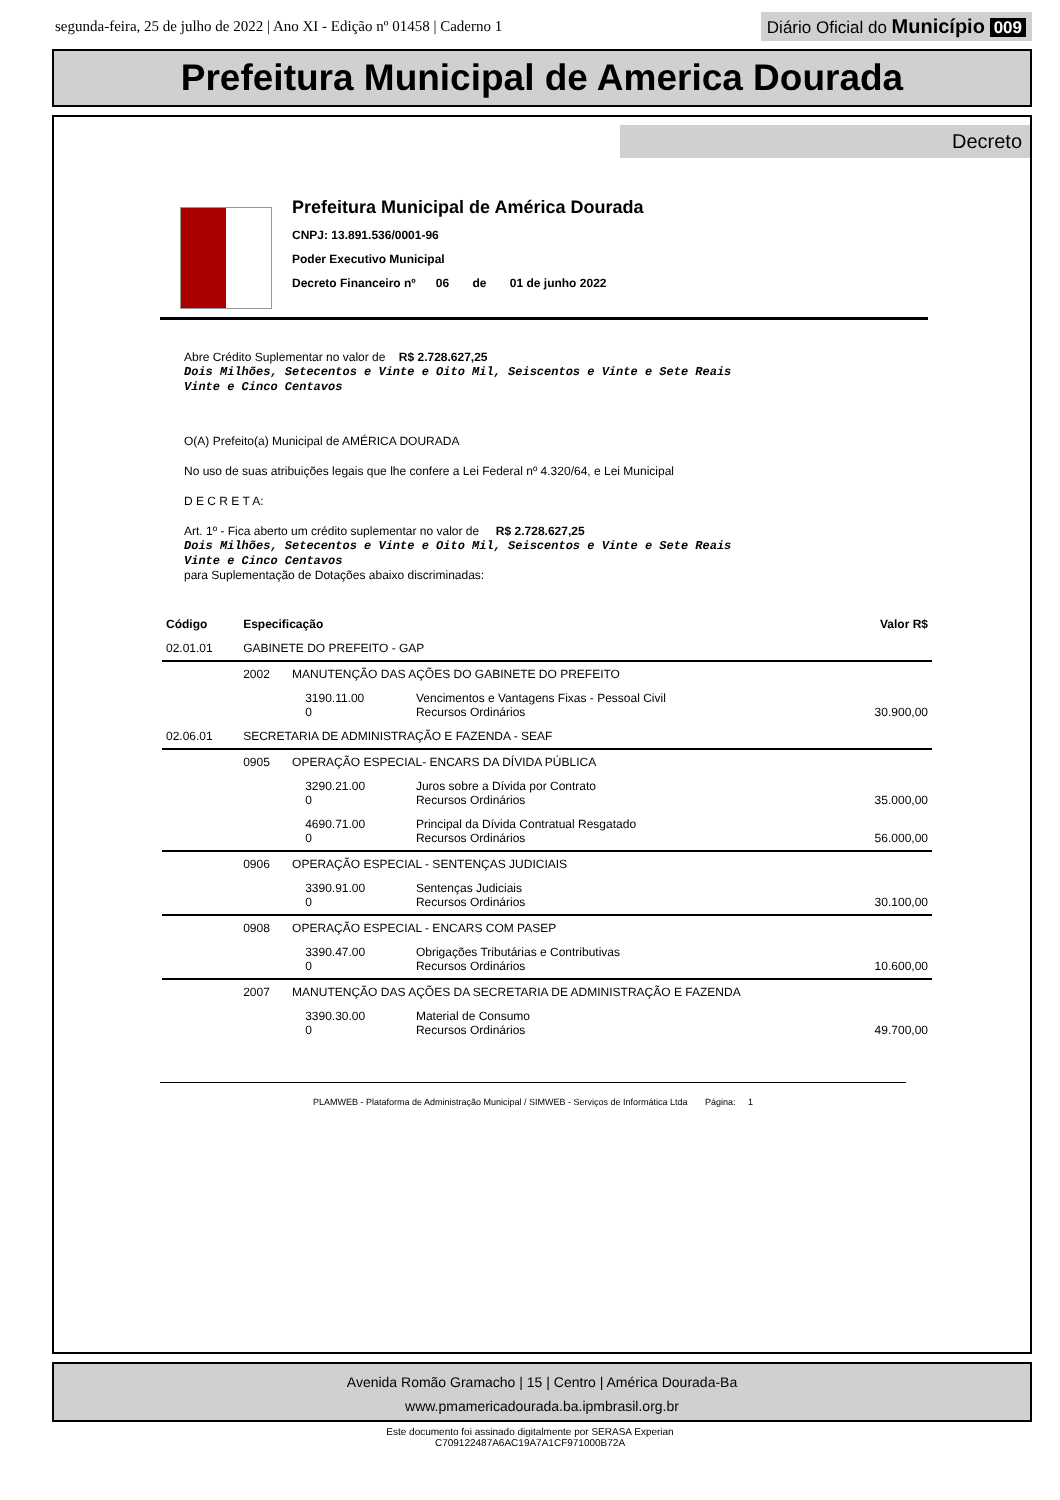segunda-feira, 25 de julho de 2022 | Ano XI - Edição nº 01458 | Caderno 1 Diário Oficial do Município 009
Prefeitura Municipal de America Dourada
Decreto
Prefeitura Municipal de América Dourada
CNPJ: 13.891.536/0001-96
Poder Executivo Municipal
Decreto Financeiro nº 06 de 01 de junho 2022
Abre Crédito Suplementar no valor de R$ 2.728.627,25
Dois Milhões, Setecentos e Vinte e Oito Mil, Seiscentos e Vinte e Sete Reais
Vinte e Cinco Centavos
O(A) Prefeito(a) Municipal de AMÉRICA DOURADA
No uso de suas atribuições legais que lhe confere a Lei Federal nº 4.320/64, e Lei Municipal
D E C R E T A:
Art. 1º - Fica aberto um crédito suplementar no valor de R$ 2.728.627,25
Dois Milhões, Setecentos e Vinte e Oito Mil, Seiscentos e Vinte e Sete Reais
Vinte e Cinco Centavos
para Suplementação de Dotações abaixo discriminadas:
| Código | Especificação | | | | Valor R$ |
| --- | --- | --- | --- | --- | --- |
| 02.01.01 | GABINETE DO PREFEITO - GAP | | | | |
| | 2002 | MANUTENÇÃO DAS AÇÕES DO GABINETE DO PREFEITO | | | |
| | | | 3190.11.00 0 | Vencimentos e Vantagens Fixas - Pessoal Civil Recursos Ordinários | 30.900,00 |
| 02.06.01 | SECRETARIA DE ADMINISTRAÇÃO E FAZENDA - SEAF | | | | |
| | 0905 | OPERAÇÃO ESPECIAL- ENCARS DA DÍVIDA PÚBLICA | | | |
| | | | 3290.21.00 0 | Juros sobre a Dívida por Contrato Recursos Ordinários | 35.000,00 |
| | | | 4690.71.00 0 | Principal da Dívida Contratual Resgatado Recursos Ordinários | 56.000,00 |
| | 0906 | OPERAÇÃO ESPECIAL - SENTENÇAS JUDICIAIS | | | |
| | | | 3390.91.00 0 | Sentenças Judiciais Recursos Ordinários | 30.100,00 |
| | 0908 | OPERAÇÃO ESPECIAL - ENCARS COM PASEP | | | |
| | | | 3390.47.00 0 | Obrigações Tributárias e Contributivas Recursos Ordinários | 10.600,00 |
| | 2007 | MANUTENÇÃO DAS AÇÕES DA SECRETARIA DE ADMINISTRAÇÃO E FAZENDA | | | |
| | | | 3390.30.00 0 | Material de Consumo Recursos Ordinários | 49.700,00 |
PLAMWEB - Plataforma de Administração Municipal / SIMWEB - Serviços de Informática Ltda Página: 1
Avenida Romão Gramacho | 15 | Centro | América Dourada-Ba
www.pmamericadourada.ba.ipmbrasil.org.br
Este documento foi assinado digitalmente por SERASA Experian
C709122487A6AC19A7A1CF971000B72A